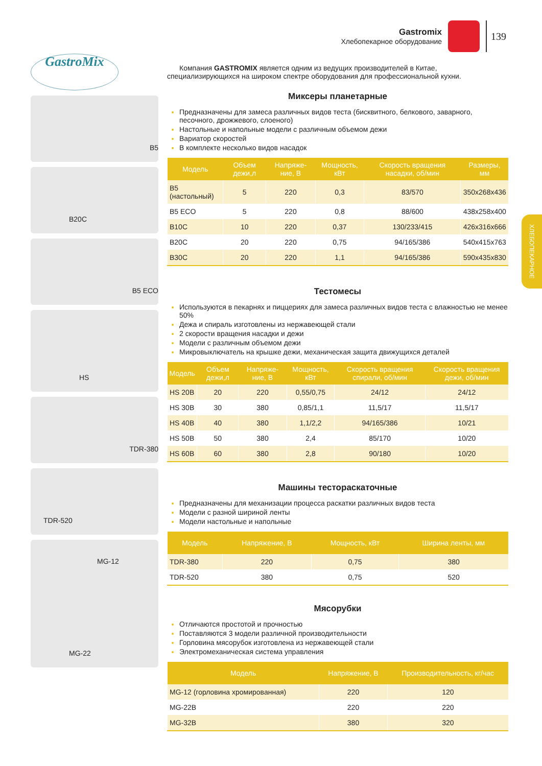Gastromix
Хлебопекарное оборудование
139
ХЛЕБОПЕКАРНОЕ
GastroMix
B5
B20C
B5 ECO
HS
TDR-380
TDR-520
MG-12
MG-22
Компания GASTROMIX является одним из ведущих производителей в Китае, специализирующихся на широком спектре оборудования для профессиональной кухни.
Миксеры планетарные
Предназначены для замеса различных видов теста (бисквитного, белкового, заварного, песочного, дрожжевого, слоеного)
Настольные и напольные модели с различным объемом дежи
Вариатор скоростей
В комплекте несколько видов насадок
| Модель | Объем дежи,л | Напряже-ние, В | Мощность, кВт | Скорость вращения насадки, об/мин | Размеры, мм |
| --- | --- | --- | --- | --- | --- |
| B5 (настольный) | 5 | 220 | 0,3 | 83/570 | 350x268x436 |
| B5 ECO | 5 | 220 | 0,8 | 88/600 | 438x258x400 |
| B10C | 10 | 220 | 0,37 | 130/233/415 | 426x316x666 |
| B20C | 20 | 220 | 0,75 | 94/165/386 | 540x415x763 |
| B30C | 20 | 220 | 1,1 | 94/165/386 | 590x435x830 |
Тестомесы
Используются в пекарнях и пиццериях для замеса различных видов теста с влажностью не менее 50%
Дежа и спираль изготовлены из нержавеющей стали
2 скорости вращения насадки и дежи
Модели с различным объемом дежи
Микровыключатель на крышке дежи, механическая защита движущихся деталей
| Модель | Объем дежи,л | Напряже-ние, В | Мощность, кВт | Скорость вращения спирали, об/мин | Скорость вращения дежи, об/мин |
| --- | --- | --- | --- | --- | --- |
| HS 20B | 20 | 220 | 0,55/0,75 | 24/12 | 24/12 |
| HS 30B | 30 | 380 | 0,85/1,1 | 11,5/17 | 11,5/17 |
| HS 40B | 40 | 380 | 1,1/2,2 | 94/165/386 | 10/21 |
| HS 50B | 50 | 380 | 2,4 | 85/170 | 10/20 |
| HS 60B | 60 | 380 | 2,8 | 90/180 | 10/20 |
Машины тестораскаточные
Предназначены для механизации процесса раскатки различных видов теста
Модели с разной шириной ленты
Модели настольные и напольные
| Модель | Напряжение, В | Мощность, кВт | Ширина ленты, мм |
| --- | --- | --- | --- |
| TDR-380 | 220 | 0,75 | 380 |
| TDR-520 | 380 | 0,75 | 520 |
Мясорубки
Отличаются простотой и прочностью
Поставляются 3 модели различной производительности
Горловина мясорубок изготовлена из нержавеющей стали
Электромеханическая система управления
| Модель | Напряжение, В | Производительность, кг/час |
| --- | --- | --- |
| MG-12 (горловина хромированная) | 220 | 120 |
| MG-22B | 220 | 220 |
| MG-32B | 380 | 320 |